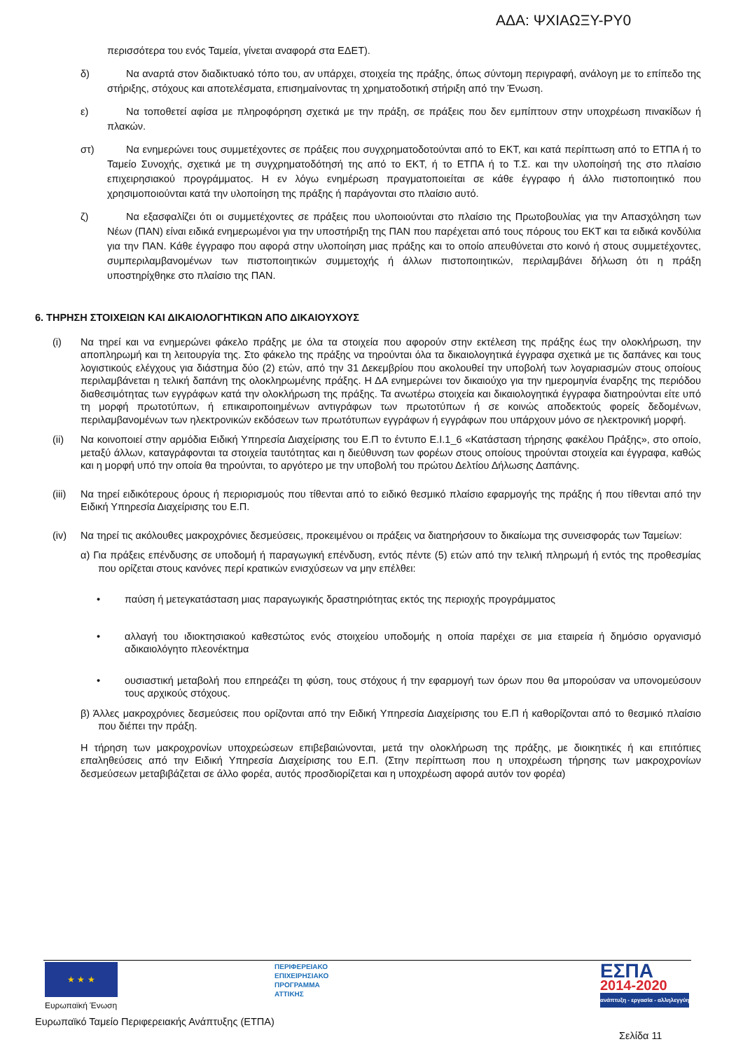ΑΔΑ: ΨΧΙΑΩΞΥ-ΡΥ0
περισσότερα του ενός Ταμεία, γίνεται αναφορά στα ΕΔΕΤ).
δ)
Να αναρτά στον διαδικτυακό τόπο του, αν υπάρχει, στοιχεία της πράξης, όπως σύντομη περιγραφή, ανάλογη με το επίπεδο της στήριξης, στόχους και αποτελέσματα, επισημαίνοντας τη χρηματοδοτική στήριξη από την Ένωση.
ε)
Να τοποθετεί αφίσα με πληροφόρηση σχετικά με την πράξη, σε πράξεις που δεν εμπίπτουν στην υποχρέωση πινακίδων ή πλακών.
στ)
Να ενημερώνει τους συμμετέχοντες σε πράξεις που συγχρηματοδοτούνται από το ΕΚΤ, και κατά περίπτωση από το ΕΤΠΑ ή το Ταμείο Συνοχής, σχετικά με τη συγχρηματοδότησή της από το ΕΚΤ, ή το ΕΤΠΑ ή το Τ.Σ. και την υλοποίησή της στο πλαίσιο επιχειρησιακού προγράμματος. Η εν λόγω ενημέρωση πραγματοποιείται σε κάθε έγγραφο ή άλλο πιστοποιητικό που χρησιμοποιούνται κατά την υλοποίηση της πράξης ή παράγονται στο πλαίσιο αυτό.
ζ)
Να εξασφαλίζει ότι οι συμμετέχοντες σε πράξεις που υλοποιούνται στο πλαίσιο της Πρωτοβουλίας για την Απασχόληση των Νέων (ΠΑΝ) είναι ειδικά ενημερωμένοι για την υποστήριξη της ΠΑΝ που παρέχεται από τους πόρους του ΕΚΤ και τα ειδικά κονδύλια για την ΠΑΝ. Κάθε έγγραφο που αφορά στην υλοποίηση μιας πράξης και το οποίο απευθύνεται στο κοινό ή στους συμμετέχοντες, συμπεριλαμβανομένων των πιστοποιητικών συμμετοχής ή άλλων πιστοποιητικών, περιλαμβάνει δήλωση ότι η πράξη υποστηρίχθηκε στο πλαίσιο της ΠΑΝ.
6. ΤΗΡΗΣΗ ΣΤΟΙΧΕΙΩΝ ΚΑΙ ΔΙΚΑΙΟΛΟΓΗΤΙΚΩΝ ΑΠΟ ΔΙΚΑΙΟΥΧΟΥΣ
(i) Να τηρεί και να ενημερώνει φάκελο πράξης με όλα τα στοιχεία που αφορούν στην εκτέλεση της πράξης έως την ολοκλήρωση, την αποπληρωμή και τη λειτουργία της. Στο φάκελο της πράξης να τηρούνται όλα τα δικαιολογητικά έγγραφα σχετικά με τις δαπάνες και τους λογιστικούς ελέγχους για διάστημα δύο (2) ετών, από την 31 Δεκεμβρίου που ακολουθεί την υποβολή των λογαριασμών στους οποίους περιλαμβάνεται η τελική δαπάνη της ολοκληρωμένης πράξης. Η ΔΑ ενημερώνει τον δικαιούχο για την ημερομηνία έναρξης της περιόδου διαθεσιμότητας των εγγράφων κατά την ολοκλήρωση της πράξης. Τα ανωτέρω στοιχεία και δικαιολογητικά έγγραφα διατηρούνται είτε υπό τη μορφή πρωτοτύπων, ή επικαιροποιημένων αντιγράφων των πρωτοτύπων ή σε κοινώς αποδεκτούς φορείς δεδομένων, περιλαμβανομένων των ηλεκτρονικών εκδόσεων των πρωτότυπων εγγράφων ή εγγράφων που υπάρχουν μόνο σε ηλεκτρονική μορφή.
(ii) Να κοινοποιεί στην αρμόδια Ειδική Υπηρεσία Διαχείρισης του Ε.Π το έντυπο Ε.Ι.1_6 «Κατάσταση τήρησης φακέλου Πράξης», στο οποίο, μεταξύ άλλων, καταγράφονται τα στοιχεία ταυτότητας και η διεύθυνση των φορέων στους οποίους τηρούνται στοιχεία και έγγραφα, καθώς και η μορφή υπό την οποία θα τηρούνται, το αργότερο με την υποβολή του πρώτου Δελτίου Δήλωσης Δαπάνης.
(iii) Να τηρεί ειδικότερους όρους ή περιορισμούς που τίθενται από το ειδικό θεσμικό πλαίσιο εφαρμογής της πράξης ή που τίθενται από την Ειδική Υπηρεσία Διαχείρισης του Ε.Π.
(iv) Να τηρεί τις ακόλουθες μακροχρόνιες δεσμεύσεις, προκειμένου οι πράξεις να διατηρήσουν το δικαίωμα της συνεισφοράς των Ταμείων:
α) Για πράξεις επένδυσης σε υποδομή ή παραγωγική επένδυση, εντός πέντε (5) ετών από την τελική πληρωμή ή εντός της προθεσμίας που ορίζεται στους κανόνες περί κρατικών ενισχύσεων να μην επέλθει:
• παύση ή μετεγκατάσταση μιας παραγωγικής δραστηριότητας εκτός της περιοχής προγράμματος
• αλλαγή του ιδιοκτησιακού καθεστώτος ενός στοιχείου υποδομής η οποία παρέχει σε μια εταιρεία ή δημόσιο οργανισμό αδικαιολόγητο πλεονέκτημα
• ουσιαστική μεταβολή που επηρεάζει τη φύση, τους στόχους ή την εφαρμογή των όρων που θα μπορούσαν να υπονομεύσουν τους αρχικούς στόχους.
β) Άλλες μακροχρόνιες δεσμεύσεις που ορίζονται από την Ειδική Υπηρεσία Διαχείρισης του Ε.Π ή καθορίζονται από το θεσμικό πλαίσιο που διέπει την πράξη.
Η τήρηση των μακροχρονίων υποχρεώσεων επιβεβαιώνονται, μετά την ολοκλήρωση της πράξης, με διοικητικές ή και επιτόπιες επαληθεύσεις από την Ειδική Υπηρεσία Διαχείρισης του Ε.Π. (Στην περίπτωση που η υποχρέωση τήρησης των μακροχρονίων δεσμεύσεων μεταβιβάζεται σε άλλο φορέα, αυτός προσδιορίζεται και η υποχρέωση αφορά αυτόν τον φορέα)
★ ★ ★
Ευρωπαϊκή Ένωση
ΠΕΡΙΦΕΡΕΙΑΚΟ
ΕΠΙΧΕΙΡΗΣΙΑΚΟ
ΠΡΟΓΡΑΜΜΑ
ΑΤΤΙΚΗΣ
ΕΣΠΑ
2014-2020
ανάπτυξη - εργασία - αλληλεγγύη
Ευρωπαϊκό Ταμείο Περιφερειακής Ανάπτυξης (ΕΤΠΑ)
Σελίδα 11